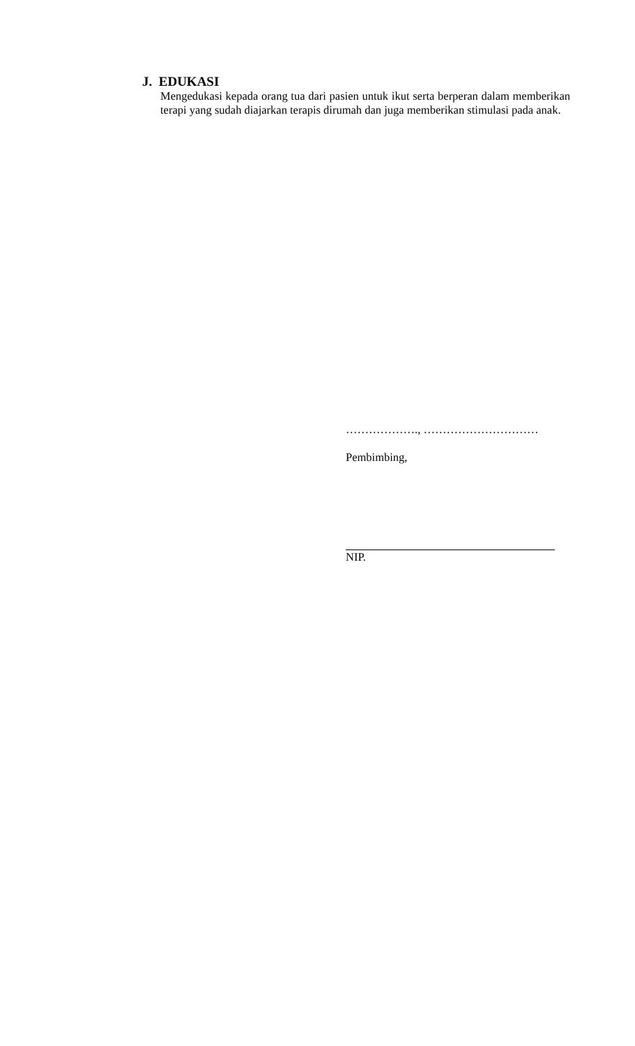J. EDUKASI
Mengedukasi kepada orang tua dari pasien untuk ikut serta berperan dalam memberikan terapi yang sudah diajarkan terapis dirumah dan juga memberikan stimulasi pada anak.
………………., …………………………
Pembimbing,
NIP.